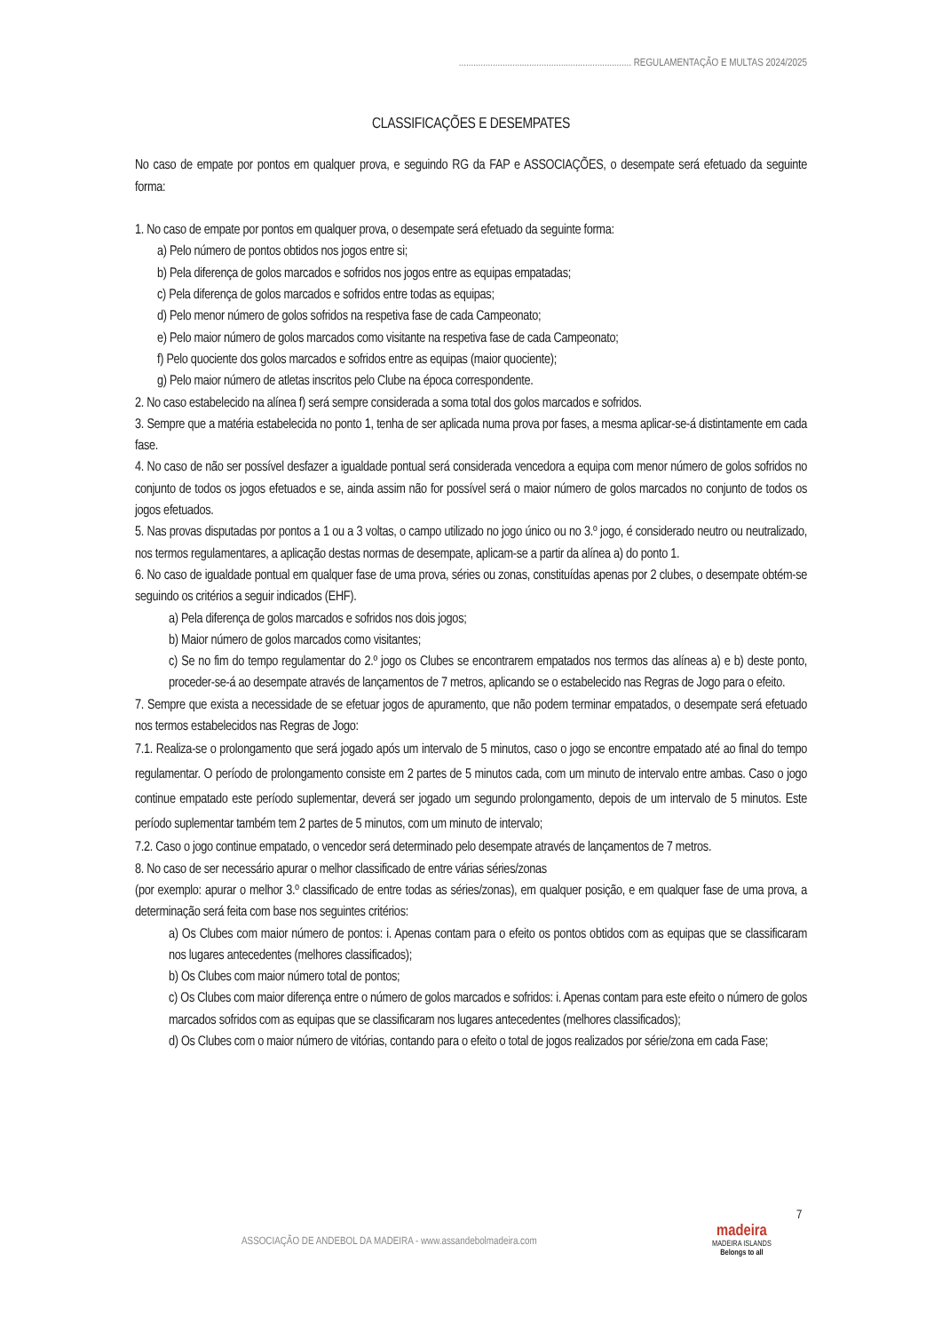....................................................................... REGULAMENTAÇÃO E MULTAS 2024/2025
CLASSIFICAÇÕES E DESEMPATES
No caso de empate por pontos em qualquer prova, e seguindo RG da FAP e ASSOCIAÇÕES, o desempate será efetuado da seguinte forma:
1. No caso de empate por pontos em qualquer prova, o desempate será efetuado da seguinte forma:
a) Pelo número de pontos obtidos nos jogos entre si;
b) Pela diferença de golos marcados e sofridos nos jogos entre as equipas empatadas;
c) Pela diferença de golos marcados e sofridos entre todas as equipas;
d) Pelo menor número de golos sofridos na respetiva fase de cada Campeonato;
e) Pelo maior número de golos marcados como visitante na respetiva fase de cada Campeonato;
f) Pelo quociente dos golos marcados e sofridos entre as equipas (maior quociente);
g) Pelo maior número de atletas inscritos pelo Clube na época correspondente.
2. No caso estabelecido na alínea f) será sempre considerada a soma total dos golos marcados e sofridos.
3. Sempre que a matéria estabelecida no ponto 1, tenha de ser aplicada numa prova por fases, a mesma aplicar-se-á distintamente em cada fase.
4. No caso de não ser possível desfazer a igualdade pontual será considerada vencedora a equipa com menor número de golos sofridos no conjunto de todos os jogos efetuados e se, ainda assim não for possível será o maior número de golos marcados no conjunto de todos os jogos efetuados.
5. Nas provas disputadas por pontos a 1 ou a 3 voltas, o campo utilizado no jogo único ou no 3.º jogo, é considerado neutro ou neutralizado, nos termos regulamentares, a aplicação destas normas de desempate, aplicam-se a partir da alínea a) do ponto 1.
6. No caso de igualdade pontual em qualquer fase de uma prova, séries ou zonas, constituídas apenas por 2 clubes, o desempate obtém-se seguindo os critérios a seguir indicados (EHF).
a) Pela diferença de golos marcados e sofridos nos dois jogos;
b) Maior número de golos marcados como visitantes;
c) Se no fim do tempo regulamentar do 2.º jogo os Clubes se encontrarem empatados nos termos das alíneas a) e b) deste ponto, proceder-se-á ao desempate através de lançamentos de 7 metros, aplicando se o estabelecido nas Regras de Jogo para o efeito.
7. Sempre que exista a necessidade de se efetuar jogos de apuramento, que não podem terminar empatados, o desempate será efetuado nos termos estabelecidos nas Regras de Jogo:
7.1. Realiza-se o prolongamento que será jogado após um intervalo de 5 minutos, caso o jogo se encontre empatado até ao final do tempo regulamentar. O período de prolongamento consiste em 2 partes de 5 minutos cada, com um minuto de intervalo entre ambas. Caso o jogo continue empatado este período suplementar, deverá ser jogado um segundo prolongamento, depois de um intervalo de 5 minutos. Este período suplementar também tem 2 partes de 5 minutos, com um minuto de intervalo;
7.2. Caso o jogo continue empatado, o vencedor será determinado pelo desempate através de lançamentos de 7 metros.
8. No caso de ser necessário apurar o melhor classificado de entre várias séries/zonas
(por exemplo: apurar o melhor 3.º classificado de entre todas as séries/zonas), em qualquer posição, e em qualquer fase de uma prova, a determinação será feita com base nos seguintes critérios:
a) Os Clubes com maior número de pontos: i. Apenas contam para o efeito os pontos obtidos com as equipas que se classificaram nos lugares antecedentes (melhores classificados);
b) Os Clubes com maior número total de pontos;
c) Os Clubes com maior diferença entre o número de golos marcados e sofridos: i. Apenas contam para este efeito o número de golos marcados sofridos com as equipas que se classificaram nos lugares antecedentes (melhores classificados);
d) Os Clubes com o maior número de vitórias, contando para o efeito o total de jogos realizados por série/zona em cada Fase;
7
ASSOCIAÇÃO DE ANDEBOL DA MADEIRA - www.assandebolmadeira.com
madeira
MADEIRA ISLANDS
Belongs to all